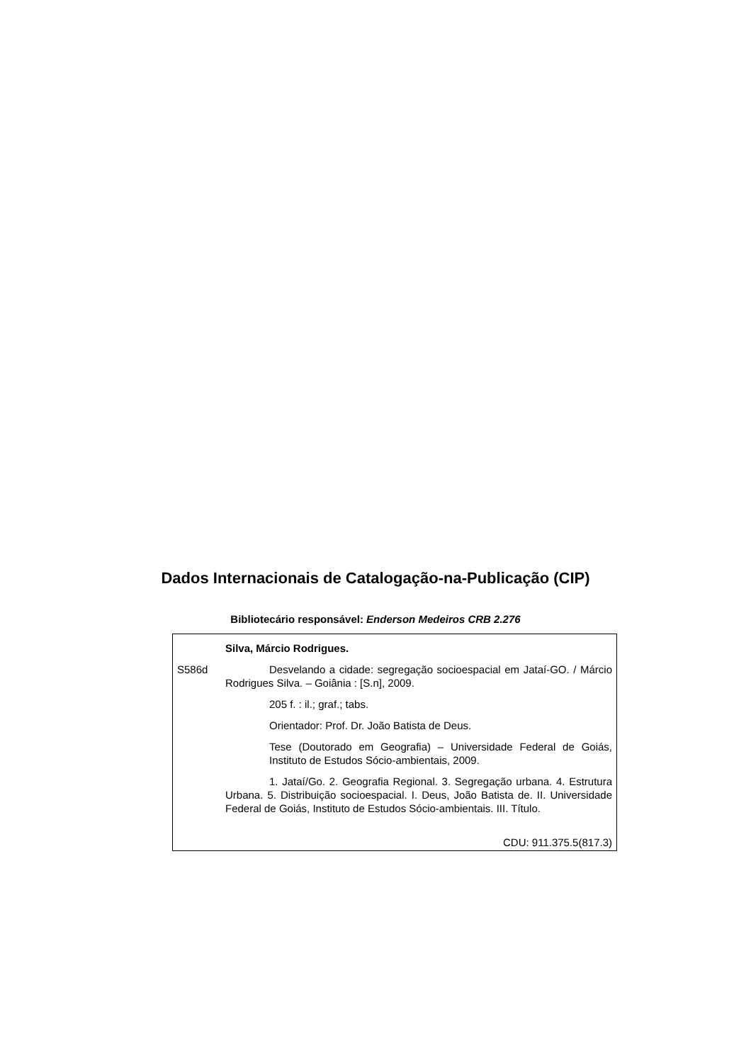Dados Internacionais de Catalogação-na-Publicação (CIP)
Bibliotecário responsável: Enderson Medeiros CRB 2.276
Silva, Márcio Rodrigues.
S586d Desvelando a cidade: segregação socioespacial em Jataí-GO. / Márcio Rodrigues Silva. – Goiânia : [S.n], 2009.
205 f. : il.; graf.; tabs.
Orientador: Prof. Dr. João Batista de Deus.
Tese (Doutorado em Geografia) – Universidade Federal de Goiás, Instituto de Estudos Sócio-ambientais, 2009.
1. Jataí/Go. 2. Geografia Regional. 3. Segregação urbana. 4. Estrutura Urbana. 5. Distribuição socioespacial. I. Deus, João Batista de. II. Universidade Federal de Goiás, Instituto de Estudos Sócio-ambientais. III. Título.
CDU: 911.375.5(817.3)